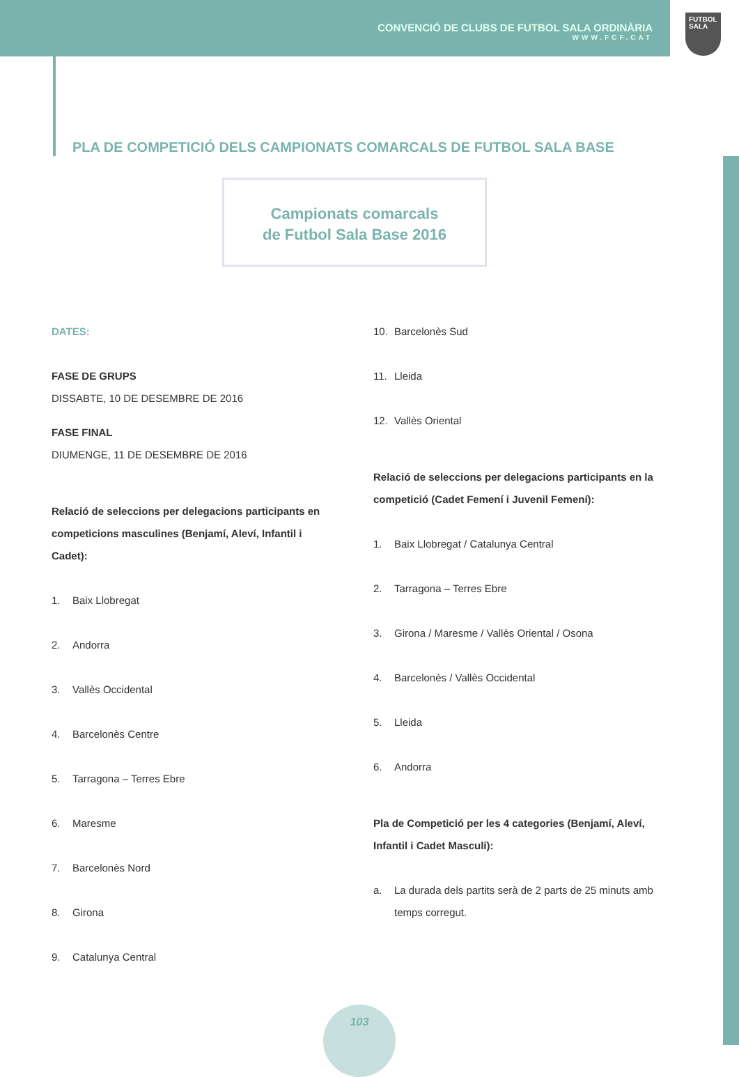CONVENCIÓ DE CLUBS DE FUTBOL SALA ORDINÀRIA
WWW.FCF.CAT
FUTBOL
SALA
PLA DE COMPETICIÓ DELS CAMPIONATS COMARCALS DE FUTBOL SALA BASE
Campionats comarcals
de Futbol Sala Base 2016
DATES:
FASE DE GRUPS
DISSABTE, 10 DE DESEMBRE DE 2016
FASE FINAL
DIUMENGE, 11 DE DESEMBRE DE 2016
Relació de seleccions per delegacions participants en competicions masculines (Benjamí, Aleví, Infantil i Cadet):
1. Baix Llobregat
2. Andorra
3. Vallès Occidental
4. Barcelonès Centre
5. Tarragona – Terres Ebre
6. Maresme
7. Barcelonès Nord
8. Girona
9. Catalunya Central
10. Barcelonès Sud
11. Lleida
12. Vallès Oriental
Relació de seleccions per delegacions participants en la competició (Cadet Femení i Juvenil Femení):
1. Baix Llobregat / Catalunya Central
2. Tarragona – Terres Ebre
3. Girona / Maresme / Vallès Oriental / Osona
4. Barcelonès / Vallès Occidental
5. Lleida
6. Andorra
Pla de Competició per les 4 categories (Benjamí, Aleví, Infantil i Cadet Masculí):
a. La durada dels partits serà de 2 parts de 25 minuts amb temps corregut.
103